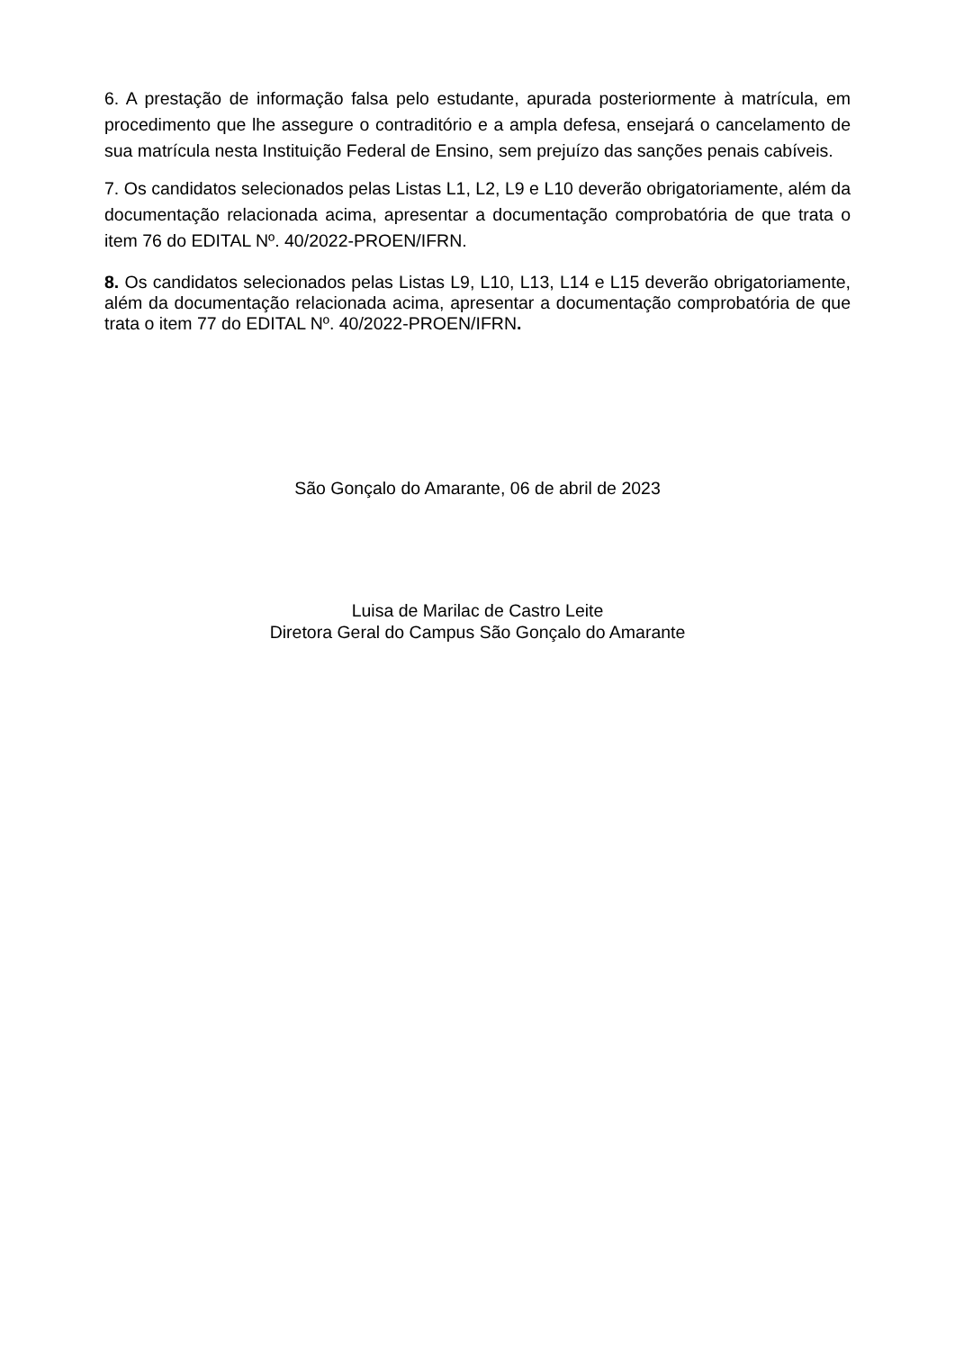6. A prestação de informação falsa pelo estudante, apurada posteriormente à matrícula, em procedimento que lhe assegure o contraditório e a ampla defesa, ensejará o cancelamento de sua matrícula nesta Instituição Federal de Ensino, sem prejuízo das sanções penais cabíveis.
7. Os candidatos selecionados pelas Listas L1, L2, L9 e L10 deverão obrigatoriamente, além da documentação relacionada acima, apresentar a documentação comprobatória de que trata o item 76 do EDITAL Nº. 40/2022-PROEN/IFRN.
8. Os candidatos selecionados pelas Listas L9, L10, L13, L14 e L15 deverão obrigatoriamente, além da documentação relacionada acima, apresentar a documentação comprobatória de que trata o item 77 do EDITAL Nº. 40/2022-PROEN/IFRN.
São Gonçalo do Amarante, 06 de abril de 2023
Luisa de Marilac de Castro Leite
Diretora Geral do Campus São Gonçalo do Amarante